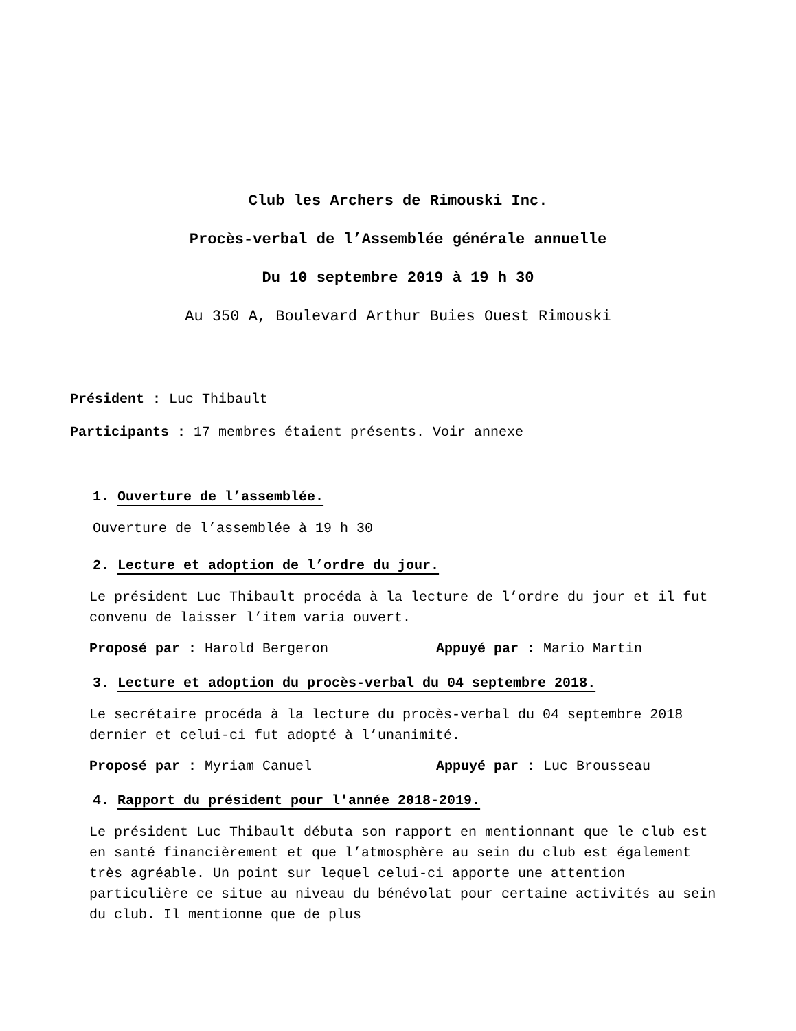Club les Archers de Rimouski Inc.
Procès-verbal de l’Assemblée générale annuelle
Du 10 septembre 2019 à 19 h 30
Au 350 A, Boulevard Arthur Buies Ouest Rimouski
Président : Luc Thibault
Participants : 17 membres étaient présents. Voir annexe
1. Ouverture de l’assemblée.
Ouverture de l’assemblée à 19 h 30
2. Lecture et adoption de l’ordre du jour.
Le président Luc Thibault procéda à la lecture de l’ordre du jour et il fut convenu de laisser l’item varia ouvert.
Proposé par : Harold Bergeron Appuyé par : Mario Martin
3. Lecture et adoption du procès-verbal du 04 septembre 2018.
Le secrétaire procéda à la lecture du procès-verbal du 04 septembre 2018 dernier et celui-ci fut adopté à l’unanimité.
Proposé par : Myriam Canuel Appuyé par : Luc Brousseau
4. Rapport du président pour l'année 2018-2019.
Le président Luc Thibault débuta son rapport en mentionnant que le club est en santé financièrement et que l’atmosphère au sein du club est également très agréable. Un point sur lequel celui-ci apporte une attention particulière ce situe au niveau du bénévolat pour certaine activités au sein du club. Il mentionne que de plus